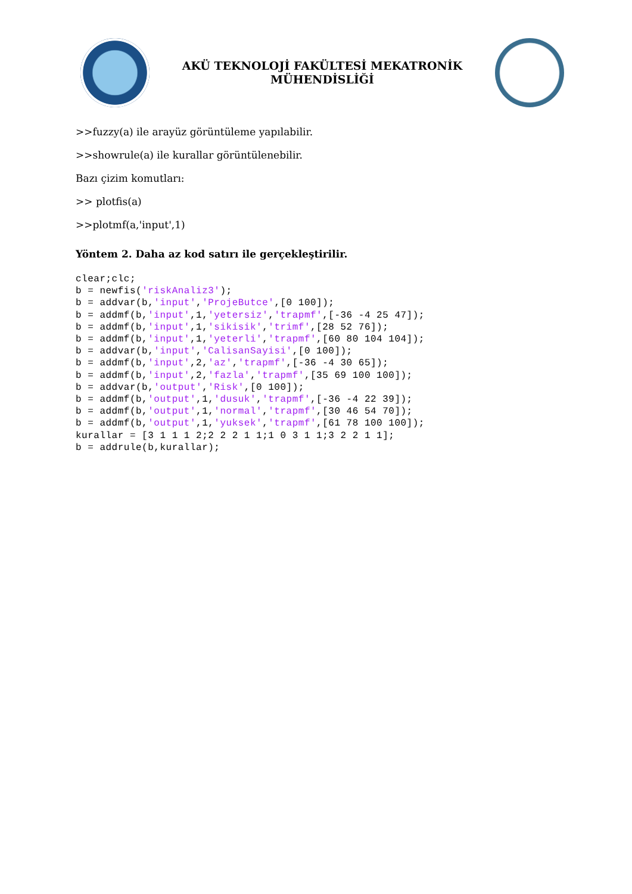AKÜ TEKNOLOJİ FAKÜLTESİ MEKATRONİK
MÜHENDİSLİĞİ
>>fuzzy(a) ile arayüz görüntüleme yapılabilir.
>>showrule(a) ile kurallar görüntülenebilir.
Bazı çizim komutları:
>> plotfis(a)
>>plotmf(a,'input',1)
Yöntem 2. Daha az kod satırı ile gerçekleştirilir.
clear;clc;
b = newfis('riskAnaliz3');
b = addvar(b,'input','ProjeButce',[0 100]);
b = addmf(b,'input',1,'yetersiz','trapmf',[-36 -4 25 47]);
b = addmf(b,'input',1,'sikisik','trimf',[28 52 76]);
b = addmf(b,'input',1,'yeterli','trapmf',[60 80 104 104]);
b = addvar(b,'input','CalisanSayisi',[0 100]);
b = addmf(b,'input',2,'az','trapmf',[-36 -4 30 65]);
b = addmf(b,'input',2,'fazla','trapmf',[35 69 100 100]);
b = addvar(b,'output','Risk',[0 100]);
b = addmf(b,'output',1,'dusuk','trapmf',[-36 -4 22 39]);
b = addmf(b,'output',1,'normal','trapmf',[30 46 54 70]);
b = addmf(b,'output',1,'yuksek','trapmf',[61 78 100 100]);
kurallar = [3 1 1 1 2;2 2 2 1 1;1 0 3 1 1;3 2 2 1 1];
b = addrule(b,kurallar);